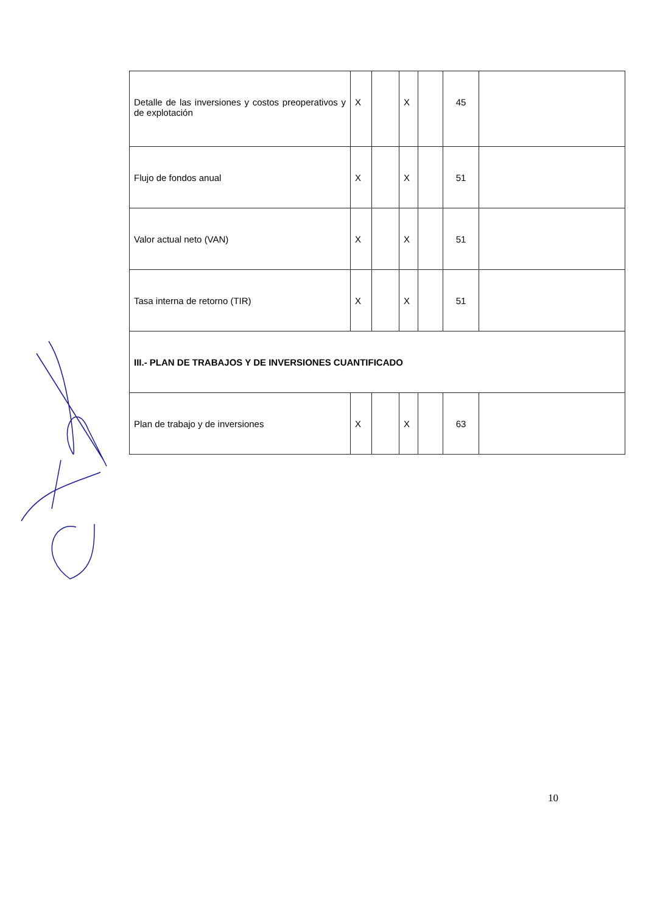| Detalle de las inversiones y costos preoperativos y de explotación | X | | X | | 45 | |
| Flujo de fondos anual | X | | X | | 51 | |
| Valor actual neto (VAN) | X | | X | | 51 | |
| Tasa interna de retorno (TIR) | X | | X | | 51 | |
| III.- PLAN DE TRABAJOS Y DE INVERSIONES CUANTIFICADO | | | | | | |
| Plan de trabajo y de inversiones | X | | X | | 63 | |
10